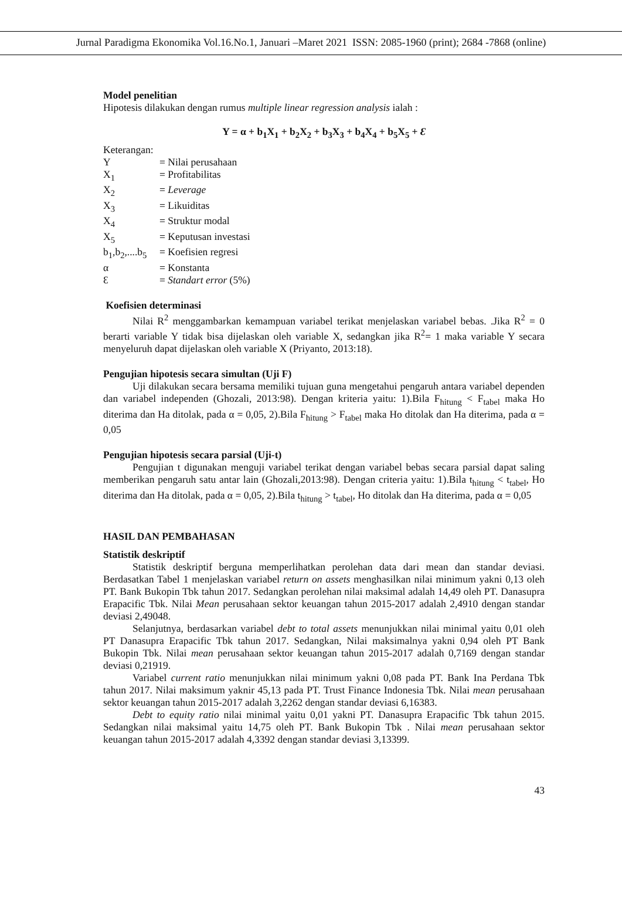Jurnal Paradigma Ekonomika Vol.16.No.1, Januari –Maret 2021 ISSN: 2085-1960 (print); 2684 -7868 (online)
Model penelitian
Hipotesis dilakukan dengan rumus multiple linear regression analysis ialah :
Y = α + b<sub>1</sub>X<sub>1</sub> + b<sub>2</sub>X<sub>2</sub> + b<sub>3</sub>X<sub>3</sub> + b<sub>4</sub>X<sub>4</sub> + b<sub>5</sub>X<sub>5</sub> + Ɛ
Keterangan:
| Y | = Nilai perusahaan |
| X<sub>1</sub> | = Profitabilitas |
| X<sub>2</sub> | = Leverage |
| X<sub>3</sub> | = Likuiditas |
| X<sub>4</sub> | = Struktur modal |
| X<sub>5</sub> | = Keputusan investasi |
| b<sub>1</sub>,b<sub>2</sub>,....b<sub>5</sub> | = Koefisien regresi |
| α | = Konstanta |
| Ɛ | = Standart error (5%) |
Koefisien determinasi
Nilai R<sup>2</sup> menggambarkan kemampuan variabel terikat menjelaskan variabel bebas. .Jika R<sup>2</sup> = 0 berarti variable Y tidak bisa dijelaskan oleh variable X, sedangkan jika R<sup>2</sup>= 1 maka variable Y secara menyeluruh dapat dijelaskan oleh variable X (Priyanto, 2013:18).
Pengujian hipotesis secara simultan (Uji F)
Uji dilakukan secara bersama memiliki tujuan guna mengetahui pengaruh antara variabel dependen dan variabel independen (Ghozali, 2013:98). Dengan kriteria yaitu: 1).Bila F<sub>hitung</sub> < F<sub>tabel</sub> maka Ho diterima dan Ha ditolak, pada α = 0,05, 2).Bila F<sub>hitung</sub> > F<sub>tabel</sub> maka Ho ditolak dan Ha diterima, pada α = 0,05
Pengujian hipotesis secara parsial (Uji-t)
Pengujian t digunakan menguji variabel terikat dengan variabel bebas secara parsial dapat saling memberikan pengaruh satu antar lain (Ghozali,2013:98). Dengan criteria yaitu: 1).Bila t<sub>hitung</sub> < t<sub>tabel</sub>, Ho diterima dan Ha ditolak, pada α = 0,05, 2).Bila t<sub>hitung</sub> > t<sub>tabel</sub>, Ho ditolak dan Ha diterima, pada α = 0,05
HASIL DAN PEMBAHASAN
Statistik deskriptif
Statistik deskriptif berguna memperlihatkan perolehan data dari mean dan standar deviasi. Berdasatkan Tabel 1 menjelaskan variabel return on assets menghasilkan nilai minimum yakni 0,13 oleh PT. Bank Bukopin Tbk tahun 2017. Sedangkan perolehan nilai maksimal adalah 14,49 oleh PT. Danasupra Erapacific Tbk. Nilai Mean perusahaan sektor keuangan tahun 2015-2017 adalah 2,4910 dengan standar deviasi 2,49048.
Selanjutnya, berdasarkan variabel debt to total assets menunjukkan nilai minimal yaitu 0,01 oleh PT Danasupra Erapacific Tbk tahun 2017. Sedangkan, Nilai maksimalnya yakni 0,94 oleh PT Bank Bukopin Tbk. Nilai mean perusahaan sektor keuangan tahun 2015-2017 adalah 0,7169 dengan standar deviasi 0,21919.
Variabel current ratio menunjukkan nilai minimum yakni 0,08 pada PT. Bank Ina Perdana Tbk tahun 2017. Nilai maksimum yaknir 45,13 pada PT. Trust Finance Indonesia Tbk. Nilai mean perusahaan sektor keuangan tahun 2015-2017 adalah 3,2262 dengan standar deviasi 6,16383.
Debt to equity ratio nilai minimal yaitu 0,01 yakni PT. Danasupra Erapacific Tbk tahun 2015. Sedangkan nilai maksimal yaitu 14,75 oleh PT. Bank Bukopin Tbk . Nilai mean perusahaan sektor keuangan tahun 2015-2017 adalah 4,3392 dengan standar deviasi 3,13399.
43